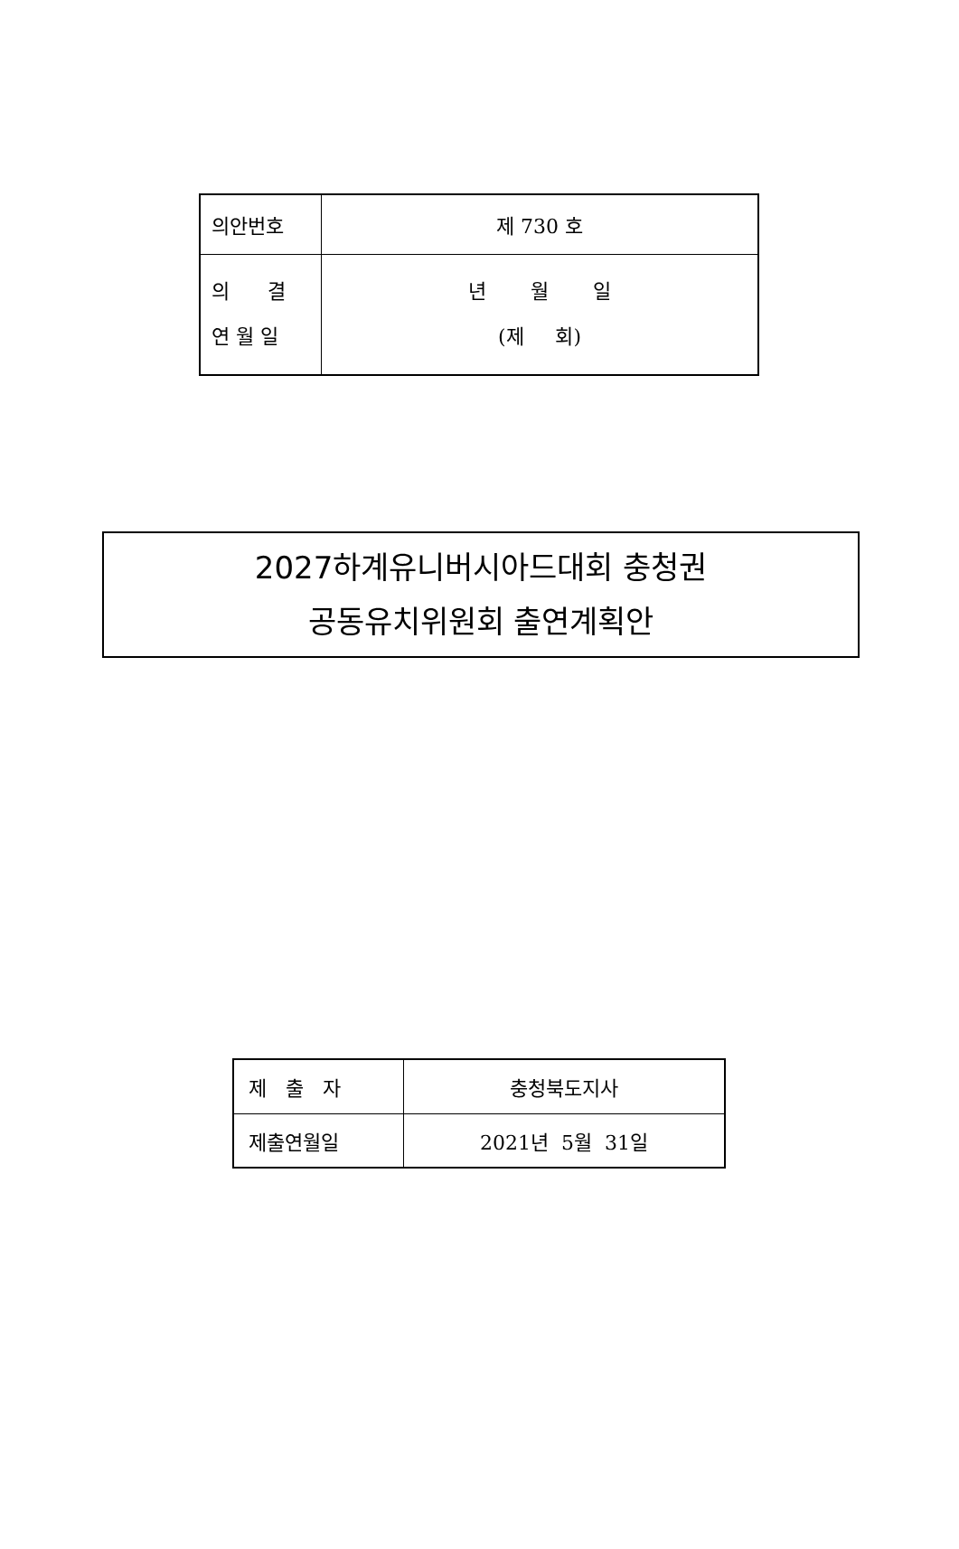| 의안번호 | 제 730 호 |
| 의 결 연 월 일 | 년 월 일 (제 회) |
2027하계유니버시아드대회 충청권
공동유치위원회 출연계획안
| 제 출 자 | 충청북도지사 |
| 제출연월일 | 2021년 5월 31일 |